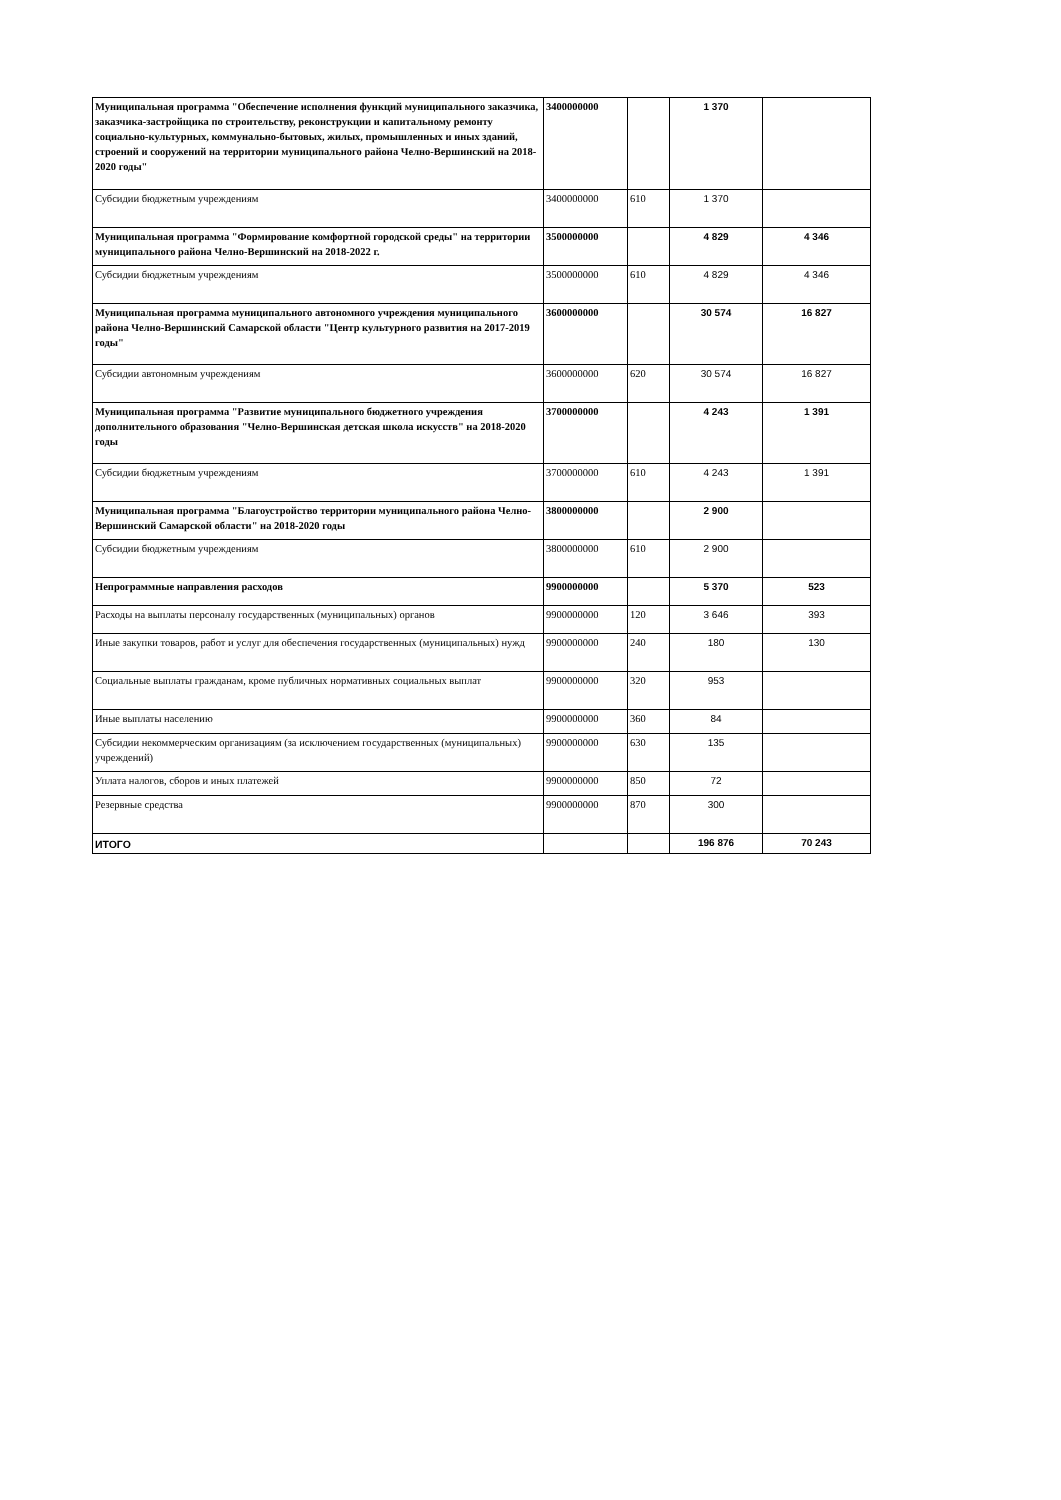| Муниципальная программа "Обеспечение исполнения функций муниципального заказчика, заказчика-застройщика по строительству, реконструкции и капитальному ремонту социально-культурных, коммунально-бытовых, жилых, промышленных и иных зданий, строений и сооружений на территории муниципального района Челно-Вершинский на 2018-2020 годы" | 3400000000 | | 1 370 | |
| Субсидии бюджетным учреждениям | 3400000000 | 610 | 1 370 | |
| Муниципальная программа "Формирование комфортной городской среды" на территории муниципального района Челно-Вершинский на 2018-2022 г. | 3500000000 | | 4 829 | 4 346 |
| Субсидии бюджетным учреждениям | 3500000000 | 610 | 4 829 | 4 346 |
| Муниципальная программа муниципального автономного учреждения муниципального района Челно-Вершинский Самарской области "Центр культурного развития на 2017-2019 годы" | 3600000000 | | 30 574 | 16 827 |
| Субсидии автономным учреждениям | 3600000000 | 620 | 30 574 | 16 827 |
| Муниципальная программа "Развитие муниципального бюджетного учреждения дополнительного образования "Челно-Вершинская детская школа искусств" на 2018-2020 годы | 3700000000 | | 4 243 | 1 391 |
| Субсидии бюджетным учреждениям | 3700000000 | 610 | 4 243 | 1 391 |
| Муниципальная программа "Благоустройство территории муниципального района Челно-Вершинский Самарской области" на 2018-2020 годы | 3800000000 | | 2 900 | |
| Субсидии бюджетным учреждениям | 3800000000 | 610 | 2 900 | |
| Непрограммные направления расходов | 9900000000 | | 5 370 | 523 |
| Расходы на выплаты персоналу государственных (муниципальных) органов | 9900000000 | 120 | 3 646 | 393 |
| Иные закупки товаров, работ и услуг для обеспечения государственных (муниципальных) нужд | 9900000000 | 240 | 180 | 130 |
| Социальные выплаты гражданам, кроме публичных нормативных социальных выплат | 9900000000 | 320 | 953 | |
| Иные выплаты населению | 9900000000 | 360 | 84 | |
| Субсидии некоммерческим организациям (за исключением государственных (муниципальных) учреждений) | 9900000000 | 630 | 135 | |
| Уплата налогов, сборов и иных платежей | 9900000000 | 850 | 72 | |
| Резервные средства | 9900000000 | 870 | 300 | |
| ИТОГО | | | 196 876 | 70 243 |